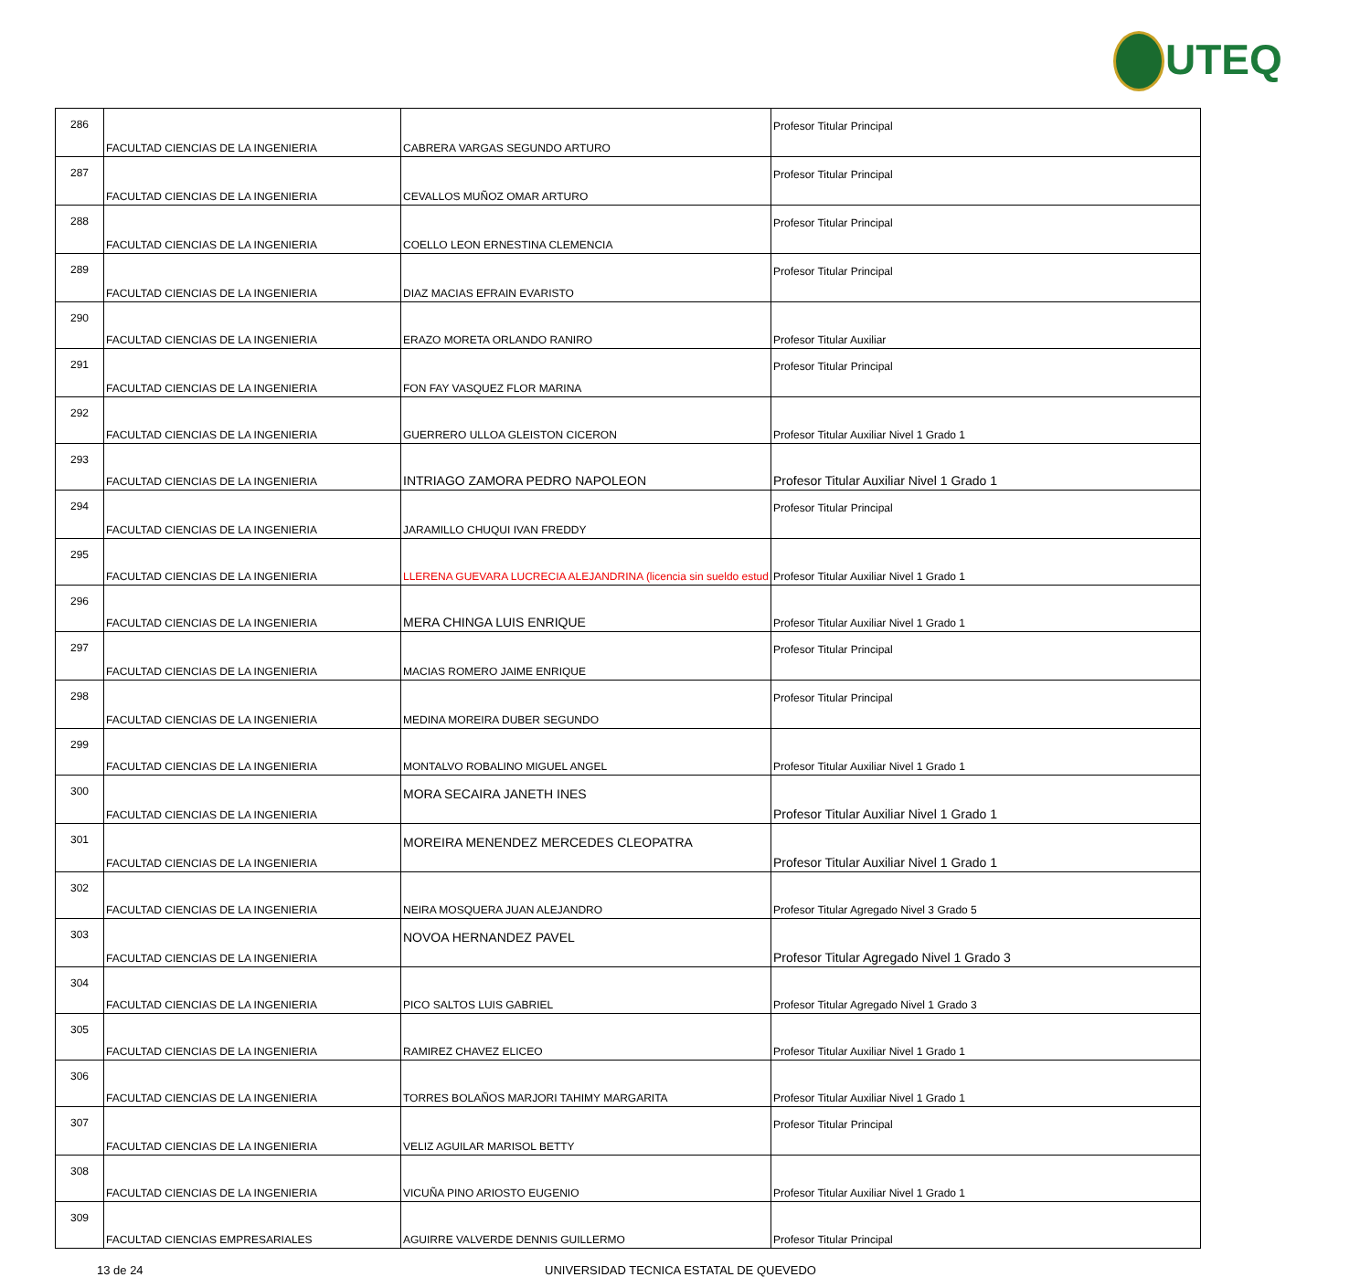UTEQ
| 286 | FACULTAD CIENCIAS DE LA INGENIERIA | CABRERA VARGAS SEGUNDO ARTURO | Profesor Titular Principal |
| 287 | FACULTAD CIENCIAS DE LA INGENIERIA | CEVALLOS MUÑOZ OMAR ARTURO | Profesor Titular Principal |
| 288 | FACULTAD CIENCIAS DE LA INGENIERIA | COELLO LEON ERNESTINA CLEMENCIA | Profesor Titular Principal |
| 289 | FACULTAD CIENCIAS DE LA INGENIERIA | DIAZ MACIAS EFRAIN EVARISTO | Profesor Titular Principal |
| 290 | FACULTAD CIENCIAS DE LA INGENIERIA | ERAZO MORETA ORLANDO RANIRO | Profesor Titular Auxiliar |
| 291 | FACULTAD CIENCIAS DE LA INGENIERIA | FON FAY VASQUEZ FLOR MARINA | Profesor Titular Principal |
| 292 | FACULTAD CIENCIAS DE LA INGENIERIA | GUERRERO ULLOA GLEISTON CICERON | Profesor Titular Auxiliar Nivel 1 Grado 1 |
| 293 | FACULTAD CIENCIAS DE LA INGENIERIA | INTRIAGO ZAMORA PEDRO NAPOLEON | Profesor Titular Auxiliar Nivel 1 Grado 1 |
| 294 | FACULTAD CIENCIAS DE LA INGENIERIA | JARAMILLO CHUQUI IVAN FREDDY | Profesor Titular Principal |
| 295 | FACULTAD CIENCIAS DE LA INGENIERIA | LLERENA GUEVARA LUCRECIA ALEJANDRINA (licencia sin sueldo estud | Profesor Titular Auxiliar Nivel 1 Grado 1 |
| 296 | FACULTAD CIENCIAS DE LA INGENIERIA | MERA CHINGA LUIS ENRIQUE | Profesor Titular Auxiliar Nivel 1 Grado 1 |
| 297 | FACULTAD CIENCIAS DE LA INGENIERIA | MACIAS ROMERO JAIME ENRIQUE | Profesor Titular Principal |
| 298 | FACULTAD CIENCIAS DE LA INGENIERIA | MEDINA MOREIRA DUBER SEGUNDO | Profesor Titular Principal |
| 299 | FACULTAD CIENCIAS DE LA INGENIERIA | MONTALVO ROBALINO MIGUEL ANGEL | Profesor Titular Auxiliar Nivel 1 Grado 1 |
| 300 | FACULTAD CIENCIAS DE LA INGENIERIA | MORA SECAIRA JANETH INES | Profesor Titular Auxiliar Nivel 1 Grado 1 |
| 301 | FACULTAD CIENCIAS DE LA INGENIERIA | MOREIRA MENENDEZ MERCEDES CLEOPATRA | Profesor Titular Auxiliar Nivel 1 Grado 1 |
| 302 | FACULTAD CIENCIAS DE LA INGENIERIA | NEIRA MOSQUERA JUAN ALEJANDRO | Profesor Titular Agregado Nivel 3 Grado 5 |
| 303 | FACULTAD CIENCIAS DE LA INGENIERIA | NOVOA HERNANDEZ PAVEL | Profesor Titular Agregado Nivel 1 Grado 3 |
| 304 | FACULTAD CIENCIAS DE LA INGENIERIA | PICO SALTOS LUIS GABRIEL | Profesor Titular Agregado Nivel 1 Grado 3 |
| 305 | FACULTAD CIENCIAS DE LA INGENIERIA | RAMIREZ CHAVEZ ELICEO | Profesor Titular Auxiliar Nivel 1 Grado 1 |
| 306 | FACULTAD CIENCIAS DE LA INGENIERIA | TORRES BOLAÑOS MARJORI TAHIMY MARGARITA | Profesor Titular Auxiliar Nivel 1 Grado 1 |
| 307 | FACULTAD CIENCIAS DE LA INGENIERIA | VELIZ AGUILAR MARISOL BETTY | Profesor Titular Principal |
| 308 | FACULTAD CIENCIAS DE LA INGENIERIA | VICUÑA PINO ARIOSTO EUGENIO | Profesor Titular Auxiliar Nivel 1 Grado 1 |
| 309 | FACULTAD CIENCIAS EMPRESARIALES | AGUIRRE VALVERDE DENNIS GUILLERMO | Profesor Titular Principal |
13 de 24 UNIVERSIDAD TECNICA ESTATAL DE QUEVEDO